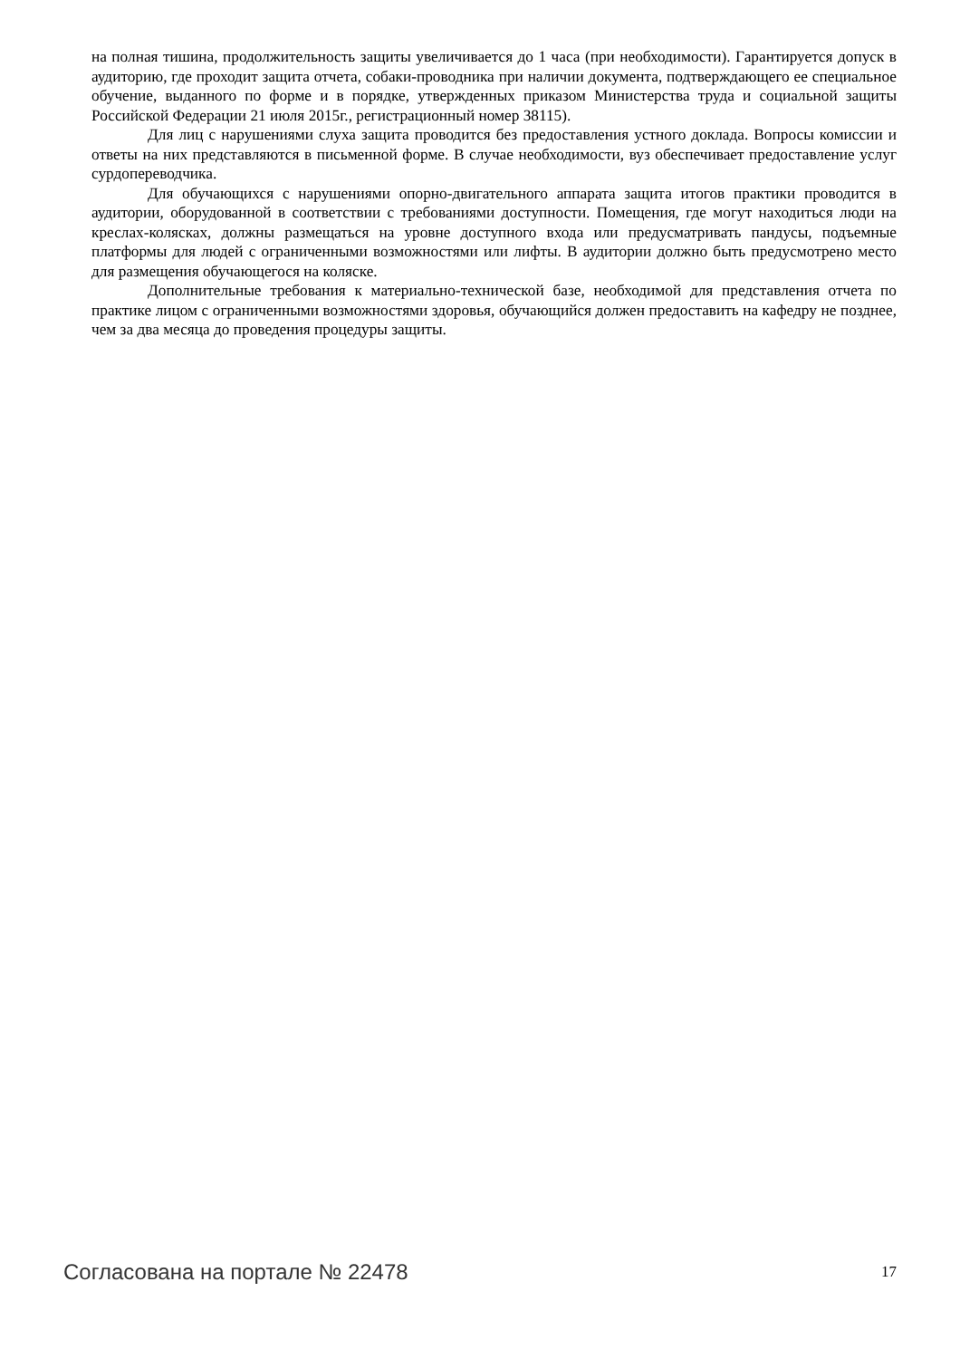на полная тишина, продолжительность защиты увеличивается до 1 часа (при необходимости). Гарантируется допуск в аудиторию, где проходит защита отчета, собаки-проводника при наличии документа, подтверждающего ее специальное обучение, выданного по форме и в порядке, утвержденных приказом Министерства труда и социальной защиты Российской Федерации 21 июля 2015г., регистрационный номер 38115).
Для лиц с нарушениями слуха защита проводится без предоставления устного доклада. Вопросы комиссии и ответы на них представляются в письменной форме. В случае необходимости, вуз обеспечивает предоставление услуг сурдопереводчика.
Для обучающихся с нарушениями опорно-двигательного аппарата защита итогов практики проводится в аудитории, оборудованной в соответствии с требованиями доступности. Помещения, где могут находиться люди на креслах-колясках, должны размещаться на уровне доступного входа или предусматривать пандусы, подъемные платформы для людей с ограниченными возможностями или лифты. В аудитории должно быть предусмотрено место для размещения обучающегося на коляске.
Дополнительные требования к материально-технической базе, необходимой для представления отчета по практике лицом с ограниченными возможностями здоровья, обучающийся должен предоставить на кафедру не позднее, чем за два месяца до проведения процедуры защиты.
Согласована на портале № 22478 17